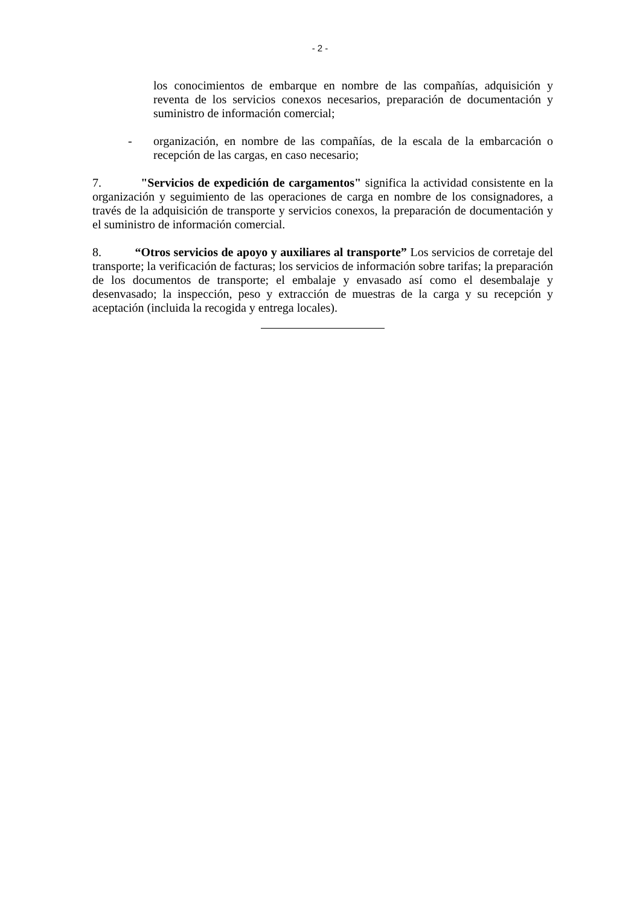- 2 -
los conocimientos de embarque en nombre de las compañías, adquisición y reventa de los servicios conexos necesarios, preparación de documentación y suministro de información comercial;
- organización, en nombre de las compañías, de la escala de la embarcación o recepción de las cargas, en caso necesario;
7. "Servicios de expedición de cargamentos" significa la actividad consistente en la organización y seguimiento de las operaciones de carga en nombre de los consignadores, a través de la adquisición de transporte y servicios conexos, la preparación de documentación y el suministro de información comercial.
8. “Otros servicios de apoyo y auxiliares al transporte” Los servicios de corretaje del transporte; la verificación de facturas; los servicios de información sobre tarifas; la preparación de los documentos de transporte; el embalaje y envasado así como el desembalaje y desenvasado; la inspección, peso y extracción de muestras de la carga y su recepción y aceptación (incluida la recogida y entrega locales).